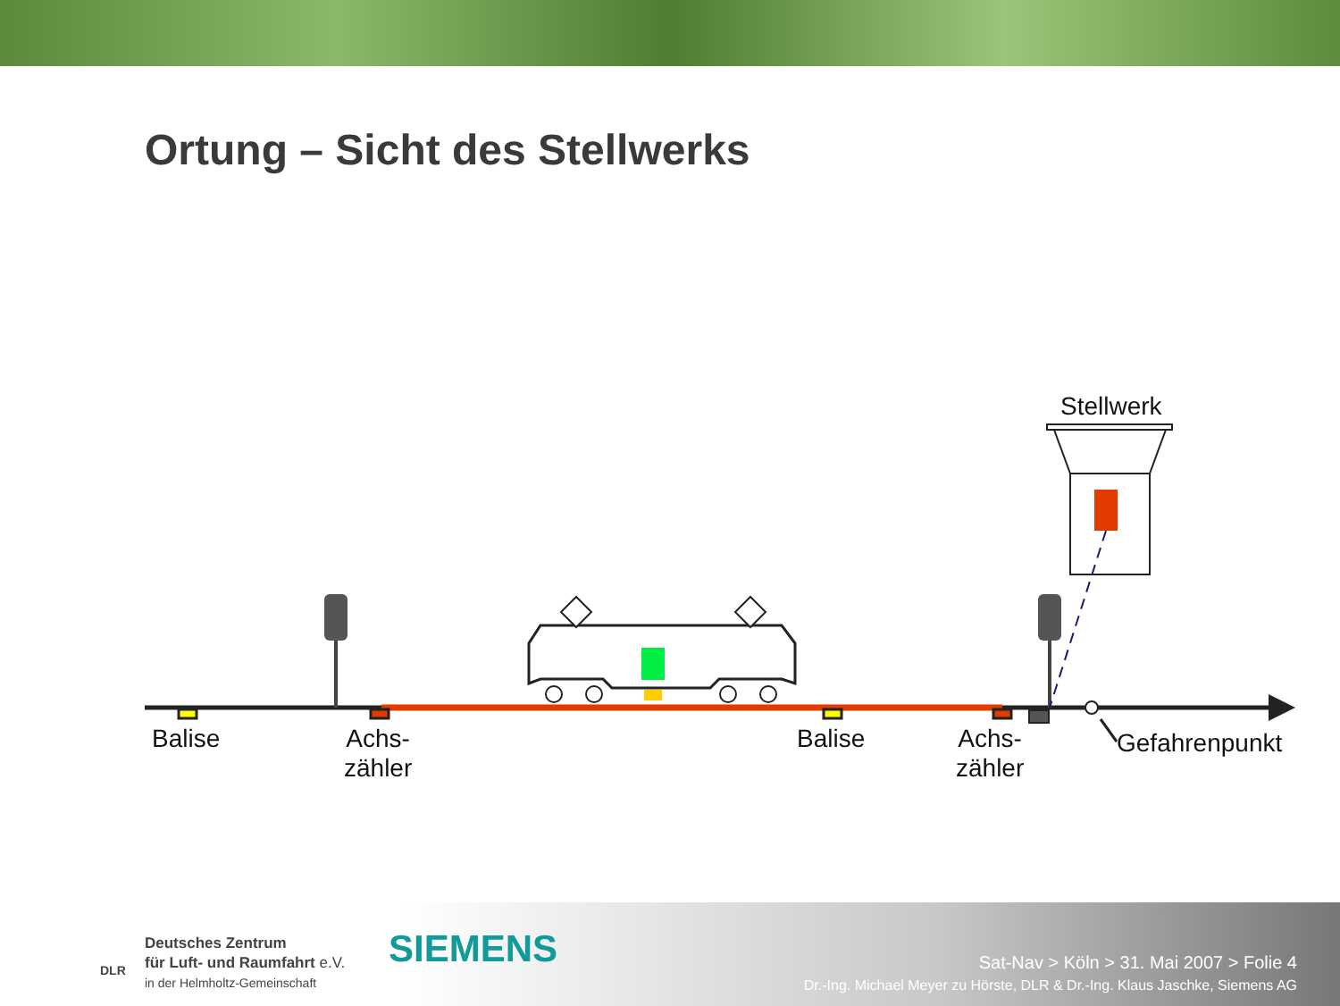Ortung – Sicht des Stellwerks
Stellwerk
Balise
Achs-
zähler
Balise
Achs-
zähler
Gefahrenpunkt
Deutsches Zentrum
für Luft- und Raumfahrt e.V.
in der Helmholtz-Gemeinschaft
DLR SIEMENS
Sat-Nav > Köln > 31. Mai 2007 > Folie 4
Dr.-Ing. Michael Meyer zu Hörste, DLR & Dr.-Ing. Klaus Jaschke, Siemens AG